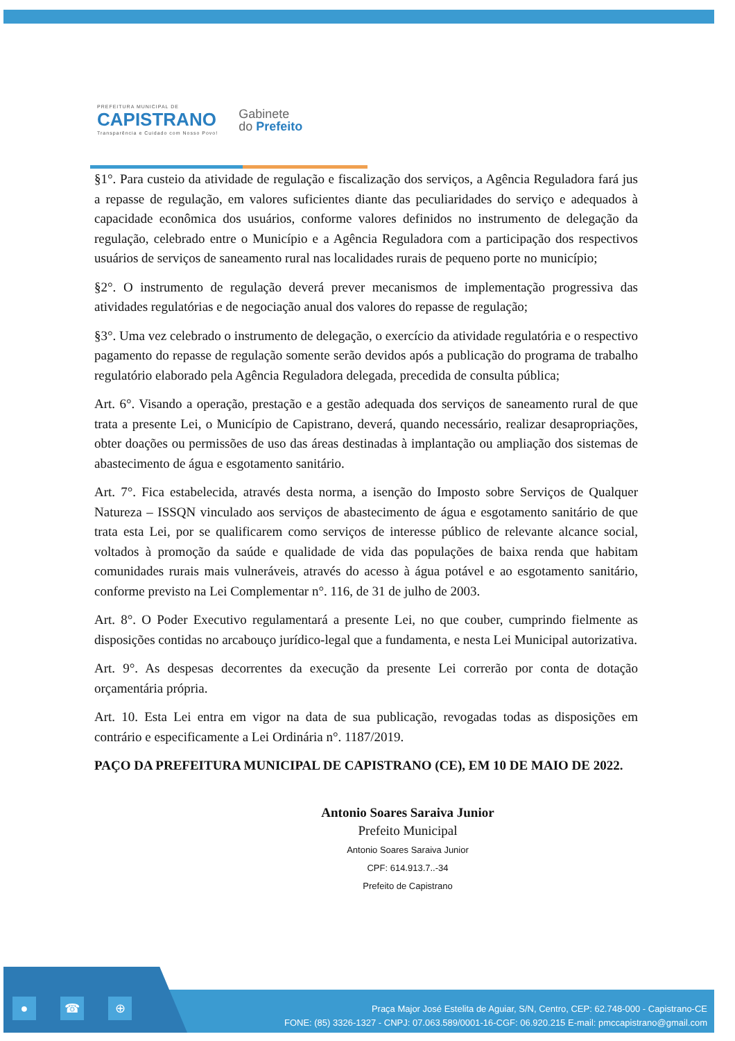PREFEITURA MUNICIPAL DE
CAPISTRANO
Transparência e Cuidado com Nosso Povo!
Gabinete
do Prefeito
§1°. Para custeio da atividade de regulação e fiscalização dos serviços, a Agência Reguladora fará jus a repasse de regulação, em valores suficientes diante das peculiaridades do serviço e adequados à capacidade econômica dos usuários, conforme valores definidos no instrumento de delegação da regulação, celebrado entre o Município e a Agência Reguladora com a participação dos respectivos usuários de serviços de saneamento rural nas localidades rurais de pequeno porte no município;
§2°. O instrumento de regulação deverá prever mecanismos de implementação progressiva das atividades regulatórias e de negociação anual dos valores do repasse de regulação;
§3°. Uma vez celebrado o instrumento de delegação, o exercício da atividade regulatória e o respectivo pagamento do repasse de regulação somente serão devidos após a publicação do programa de trabalho regulatório elaborado pela Agência Reguladora delegada, precedida de consulta pública;
Art. 6°. Visando a operação, prestação e a gestão adequada dos serviços de saneamento rural de que trata a presente Lei, o Município de Capistrano, deverá, quando necessário, realizar desapropriações, obter doações ou permissões de uso das áreas destinadas à implantação ou ampliação dos sistemas de abastecimento de água e esgotamento sanitário.
Art. 7°. Fica estabelecida, através desta norma, a isenção do Imposto sobre Serviços de Qualquer Natureza – ISSQN vinculado aos serviços de abastecimento de água e esgotamento sanitário de que trata esta Lei, por se qualificarem como serviços de interesse público de relevante alcance social, voltados à promoção da saúde e qualidade de vida das populações de baixa renda que habitam comunidades rurais mais vulneráveis, através do acesso à água potável e ao esgotamento sanitário, conforme previsto na Lei Complementar n°. 116, de 31 de julho de 2003.
Art. 8°. O Poder Executivo regulamentará a presente Lei, no que couber, cumprindo fielmente as disposições contidas no arcabouço jurídico-legal que a fundamenta, e nesta Lei Municipal autorizativa.
Art. 9°. As despesas decorrentes da execução da presente Lei correrão por conta de dotação orçamentária própria.
Art. 10. Esta Lei entra em vigor na data de sua publicação, revogadas todas as disposições em contrário e especificamente a Lei Ordinária n°. 1187/2019.
PAÇO DA PREFEITURA MUNICIPAL DE CAPISTRANO (CE), EM 10 DE MAIO DE 2022.
Antonio Soares Saraiva Junior
Prefeito Municipal
Antonio Soares Saraiva Junior
CPF: 614.913.7..-34
Prefeito de Capistrano
● ☎ ⊕
Praça Major José Estelita de Aguiar, S/N, Centro, CEP: 62.748-000 - Capistrano-CE
FONE: (85) 3326-1327 - CNPJ: 07.063.589/0001-16-CGF: 06.920.215 E-mail: pmccapistrano@gmail.com